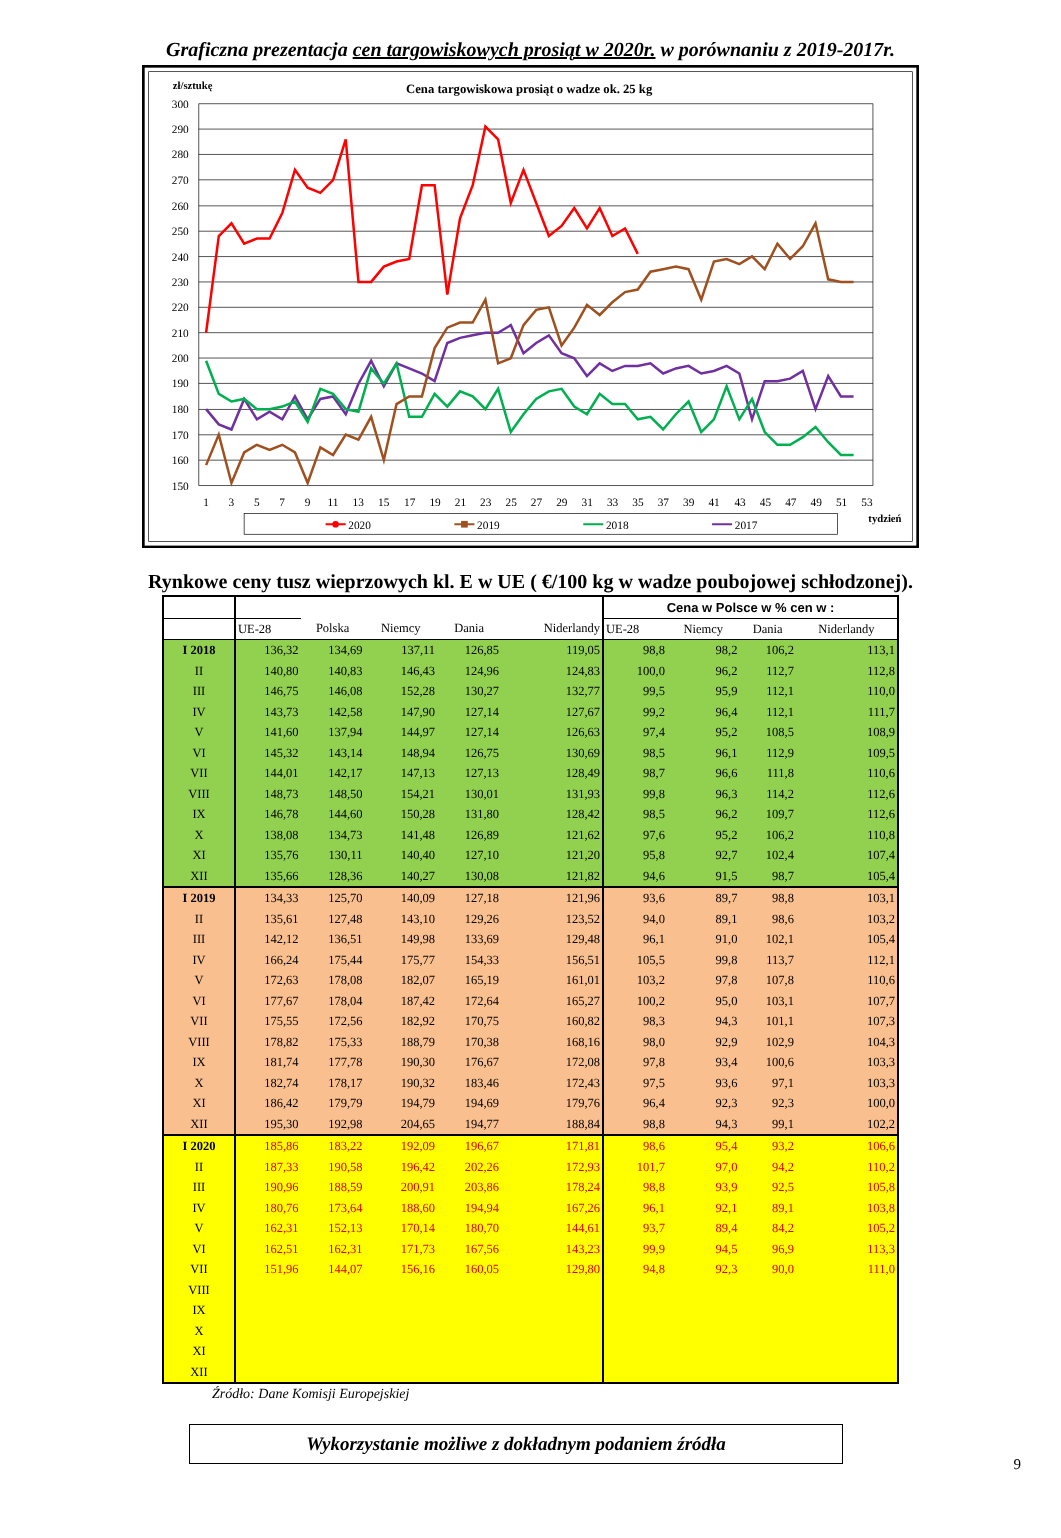Graficzna prezentacja cen targowiskowych prosiąt w 2020r. w porównaniu z 2019-2017r.
zł/sztukę
Cena targowiskowa prosiąt o wadze ok. 25 kg
300
290
280
270
260
250
240
230
220
210
200
190
180
170
160
150
1
3
5
7
9
11
13
15
17
19
21
23
25
27
29
31
33
35
37
39
41
43
45
47
49
51
53
tydzień
2020
2019
2018
2017
Rynkowe ceny tusz wieprzowych kl. E w UE ( €/100 kg w wadze poubojowej schłodzonej).
| | | | | | | Cena w Polsce w % cen w : | | | |
| --- | --- | --- | --- | --- | --- | --- | --- | --- | --- |
| | UE-28 | Polska | Niemcy | Dania | Niderlandy | UE-28 | Niemcy | Dania | Niderlandy |
| I 2018 | 136,32 | 134,69 | 137,11 | 126,85 | 119,05 | 98,8 | 98,2 | 106,2 | 113,1 |
| II | 140,80 | 140,83 | 146,43 | 124,96 | 124,83 | 100,0 | 96,2 | 112,7 | 112,8 |
| III | 146,75 | 146,08 | 152,28 | 130,27 | 132,77 | 99,5 | 95,9 | 112,1 | 110,0 |
| IV | 143,73 | 142,58 | 147,90 | 127,14 | 127,67 | 99,2 | 96,4 | 112,1 | 111,7 |
| V | 141,60 | 137,94 | 144,97 | 127,14 | 126,63 | 97,4 | 95,2 | 108,5 | 108,9 |
| VI | 145,32 | 143,14 | 148,94 | 126,75 | 130,69 | 98,5 | 96,1 | 112,9 | 109,5 |
| VII | 144,01 | 142,17 | 147,13 | 127,13 | 128,49 | 98,7 | 96,6 | 111,8 | 110,6 |
| VIII | 148,73 | 148,50 | 154,21 | 130,01 | 131,93 | 99,8 | 96,3 | 114,2 | 112,6 |
| IX | 146,78 | 144,60 | 150,28 | 131,80 | 128,42 | 98,5 | 96,2 | 109,7 | 112,6 |
| X | 138,08 | 134,73 | 141,48 | 126,89 | 121,62 | 97,6 | 95,2 | 106,2 | 110,8 |
| XI | 135,76 | 130,11 | 140,40 | 127,10 | 121,20 | 95,8 | 92,7 | 102,4 | 107,4 |
| XII | 135,66 | 128,36 | 140,27 | 130,08 | 121,82 | 94,6 | 91,5 | 98,7 | 105,4 |
| I 2019 | 134,33 | 125,70 | 140,09 | 127,18 | 121,96 | 93,6 | 89,7 | 98,8 | 103,1 |
| II | 135,61 | 127,48 | 143,10 | 129,26 | 123,52 | 94,0 | 89,1 | 98,6 | 103,2 |
| III | 142,12 | 136,51 | 149,98 | 133,69 | 129,48 | 96,1 | 91,0 | 102,1 | 105,4 |
| IV | 166,24 | 175,44 | 175,77 | 154,33 | 156,51 | 105,5 | 99,8 | 113,7 | 112,1 |
| V | 172,63 | 178,08 | 182,07 | 165,19 | 161,01 | 103,2 | 97,8 | 107,8 | 110,6 |
| VI | 177,67 | 178,04 | 187,42 | 172,64 | 165,27 | 100,2 | 95,0 | 103,1 | 107,7 |
| VII | 175,55 | 172,56 | 182,92 | 170,75 | 160,82 | 98,3 | 94,3 | 101,1 | 107,3 |
| VIII | 178,82 | 175,33 | 188,79 | 170,38 | 168,16 | 98,0 | 92,9 | 102,9 | 104,3 |
| IX | 181,74 | 177,78 | 190,30 | 176,67 | 172,08 | 97,8 | 93,4 | 100,6 | 103,3 |
| X | 182,74 | 178,17 | 190,32 | 183,46 | 172,43 | 97,5 | 93,6 | 97,1 | 103,3 |
| XI | 186,42 | 179,79 | 194,79 | 194,69 | 179,76 | 96,4 | 92,3 | 92,3 | 100,0 |
| XII | 195,30 | 192,98 | 204,65 | 194,77 | 188,84 | 98,8 | 94,3 | 99,1 | 102,2 |
| I 2020 | 185,86 | 183,22 | 192,09 | 196,67 | 171,81 | 98,6 | 95,4 | 93,2 | 106,6 |
| II | 187,33 | 190,58 | 196,42 | 202,26 | 172,93 | 101,7 | 97,0 | 94,2 | 110,2 |
| III | 190,96 | 188,59 | 200,91 | 203,86 | 178,24 | 98,8 | 93,9 | 92,5 | 105,8 |
| IV | 180,76 | 173,64 | 188,60 | 194,94 | 167,26 | 96,1 | 92,1 | 89,1 | 103,8 |
| V | 162,31 | 152,13 | 170,14 | 180,70 | 144,61 | 93,7 | 89,4 | 84,2 | 105,2 |
| VI | 162,51 | 162,31 | 171,73 | 167,56 | 143,23 | 99,9 | 94,5 | 96,9 | 113,3 |
| VII | 151,96 | 144,07 | 156,16 | 160,05 | 129,80 | 94,8 | 92,3 | 90,0 | 111,0 |
| VIII | | | | | | | | | |
| IX | | | | | | | | | |
| X | | | | | | | | | |
| XI | | | | | | | | | |
| XII | | | | | | | | | |
Źródło: Dane Komisji Europejskiej
Wykorzystanie możliwe z dokładnym podaniem źródła
9